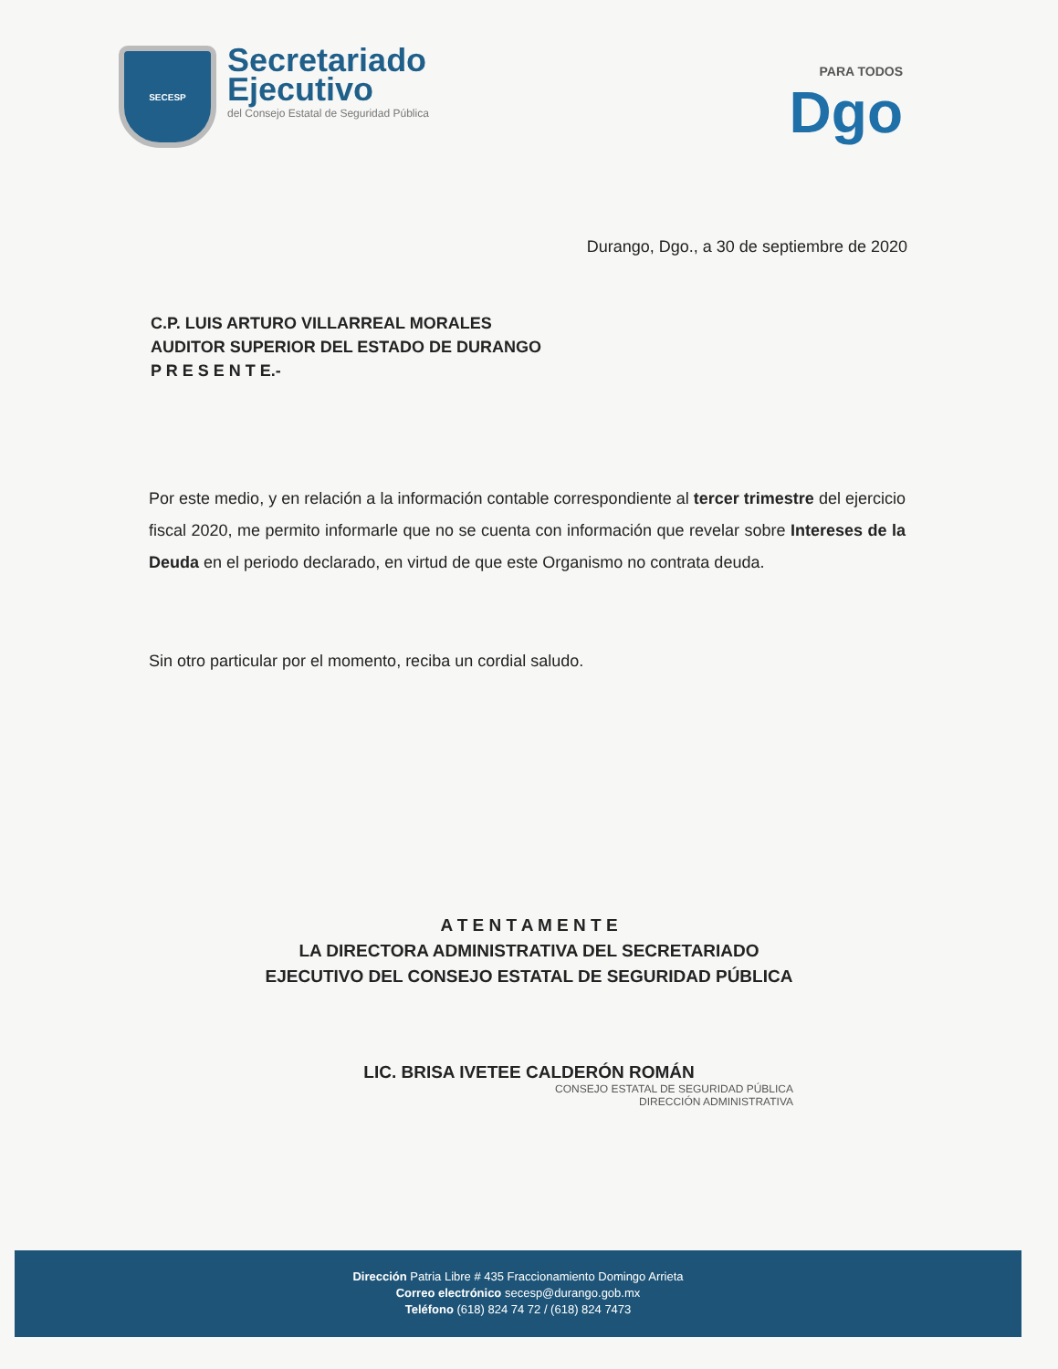SECESP
Secretariado
Ejecutivo
del Consejo Estatal de Seguridad Pública
PARA TODOS
Dgo
Durango, Dgo., a 30 de septiembre de 2020
C.P. LUIS ARTURO VILLARREAL MORALES
AUDITOR SUPERIOR DEL ESTADO DE DURANGO
P R E S E N T E.-
Por este medio, y en relación a la información contable correspondiente al tercer trimestre del ejercicio fiscal 2020, me permito informarle que no se cuenta con información que revelar sobre Intereses de la Deuda en el periodo declarado, en virtud de que este Organismo no contrata deuda.
Sin otro particular por el momento, reciba un cordial saludo.
A T E N T A M E N T E
LA DIRECTORA ADMINISTRATIVA DEL SECRETARIADO
EJECUTIVO DEL CONSEJO ESTATAL DE SEGURIDAD PÚBLICA
LIC. BRISA IVETEE CALDERÓN ROMÁN
CONSEJO ESTATAL DE SEGURIDAD PÚBLICA
DIRECCIÓN ADMINISTRATIVA
Dirección Patria Libre # 435 Fraccionamiento Domingo Arrieta
Correo electrónico secesp@durango.gob.mx
Teléfono (618) 824 74 72 / (618) 824 7473